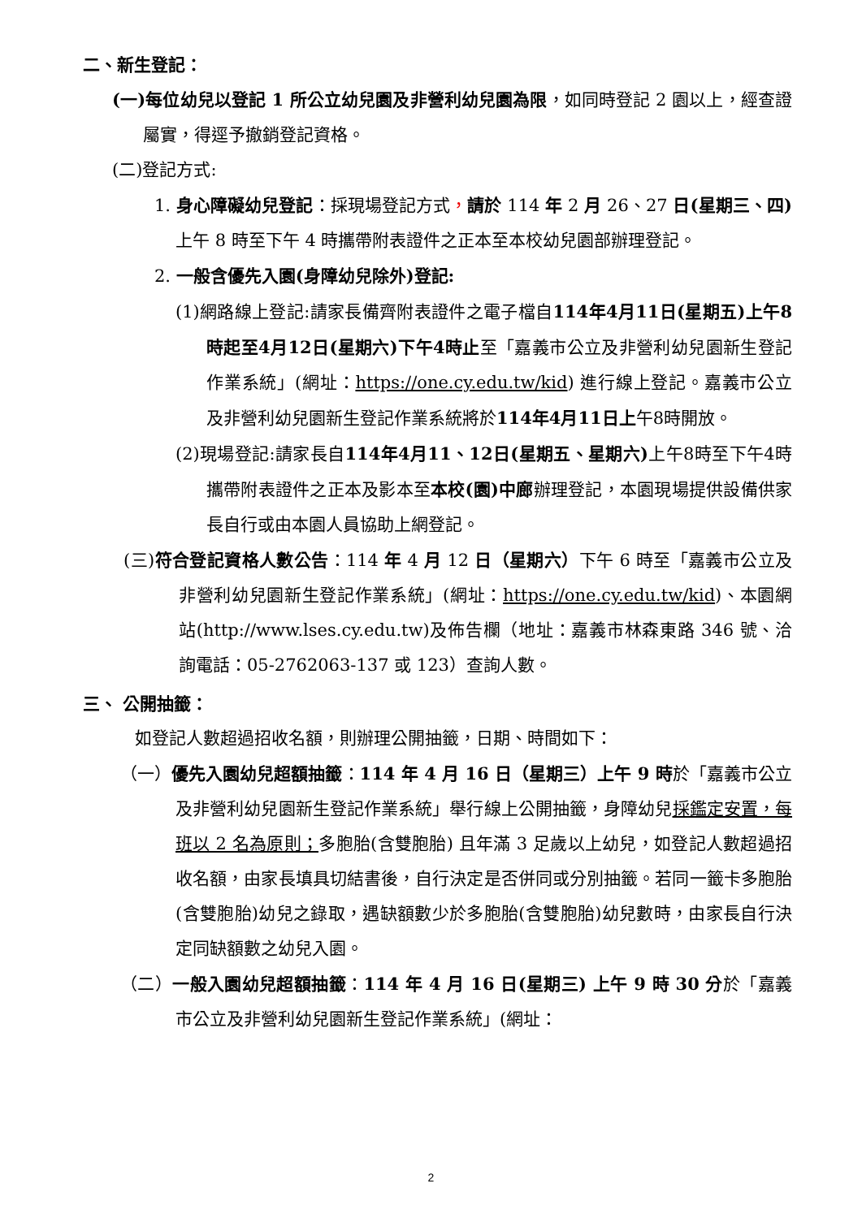二、新生登記：
(一)每位幼兒以登記 1 所公立幼兒園及非營利幼兒園為限，如同時登記 2 園以上，經查證屬實，得逕予撤銷登記資格。
(二)登記方式:
1. 身心障礙幼兒登記：採現場登記方式，請於 114 年 2 月 26、27 日(星期三、四) 上午 8 時至下午 4 時攜帶附表證件之正本至本校幼兒園部辦理登記。
2. 一般含優先入園(身障幼兒除外)登記:
(1)網路線上登記:請家長備齊附表證件之電子檔自114年4月11日(星期五)上午8時起至4月12日(星期六)下午4時止至「嘉義市公立及非營利幼兒園新生登記作業系統」(網址：https://one.cy.edu.tw/kid) 進行線上登記。嘉義市公立及非營利幼兒園新生登記作業系統將於114年4月11日上午8時開放。
(2)現場登記:請家長自114年4月11、12日(星期五、星期六) 上午8時至下午4時攜帶附表證件之正本及影本至本校(園)中廊辦理登記，本園現場提供設備供家長自行或由本園人員協助上網登記。
(三)符合登記資格人數公告：114 年 4 月 12 日（星期六）下午 6 時至「嘉義市公立及非營利幼兒園新生登記作業系統」(網址：https://one.cy.edu.tw/kid)、本園網站(http://www.lses.cy.edu.tw)及佈告欄（地址：嘉義市林森東路 346 號、洽詢電話：05-2762063-137 或 123）查詢人數。
三、 公開抽籤：
如登記人數超過招收名額，則辦理公開抽籤，日期、時間如下：
（一）優先入園幼兒超額抽籤：114 年 4 月 16 日（星期三）上午 9 時於「嘉義市公立及非營利幼兒園新生登記作業系統」舉行線上公開抽籤，身障幼兒採鑑定安置，每班以 2 名為原則；多胞胎(含雙胞胎) 且年滿 3 足歲以上幼兒，如登記人數超過招收名額，由家長填具切結書後，自行決定是否併同或分別抽籤。若同一籤卡多胞胎(含雙胞胎)幼兒之錄取，遇缺額數少於多胞胎(含雙胞胎)幼兒數時，由家長自行決定同缺額數之幼兒入園。
（二）一般入園幼兒超額抽籤：114 年 4 月 16 日(星期三) 上午 9 時 30 分於「嘉義市公立及非營利幼兒園新生登記作業系統」(網址：
2